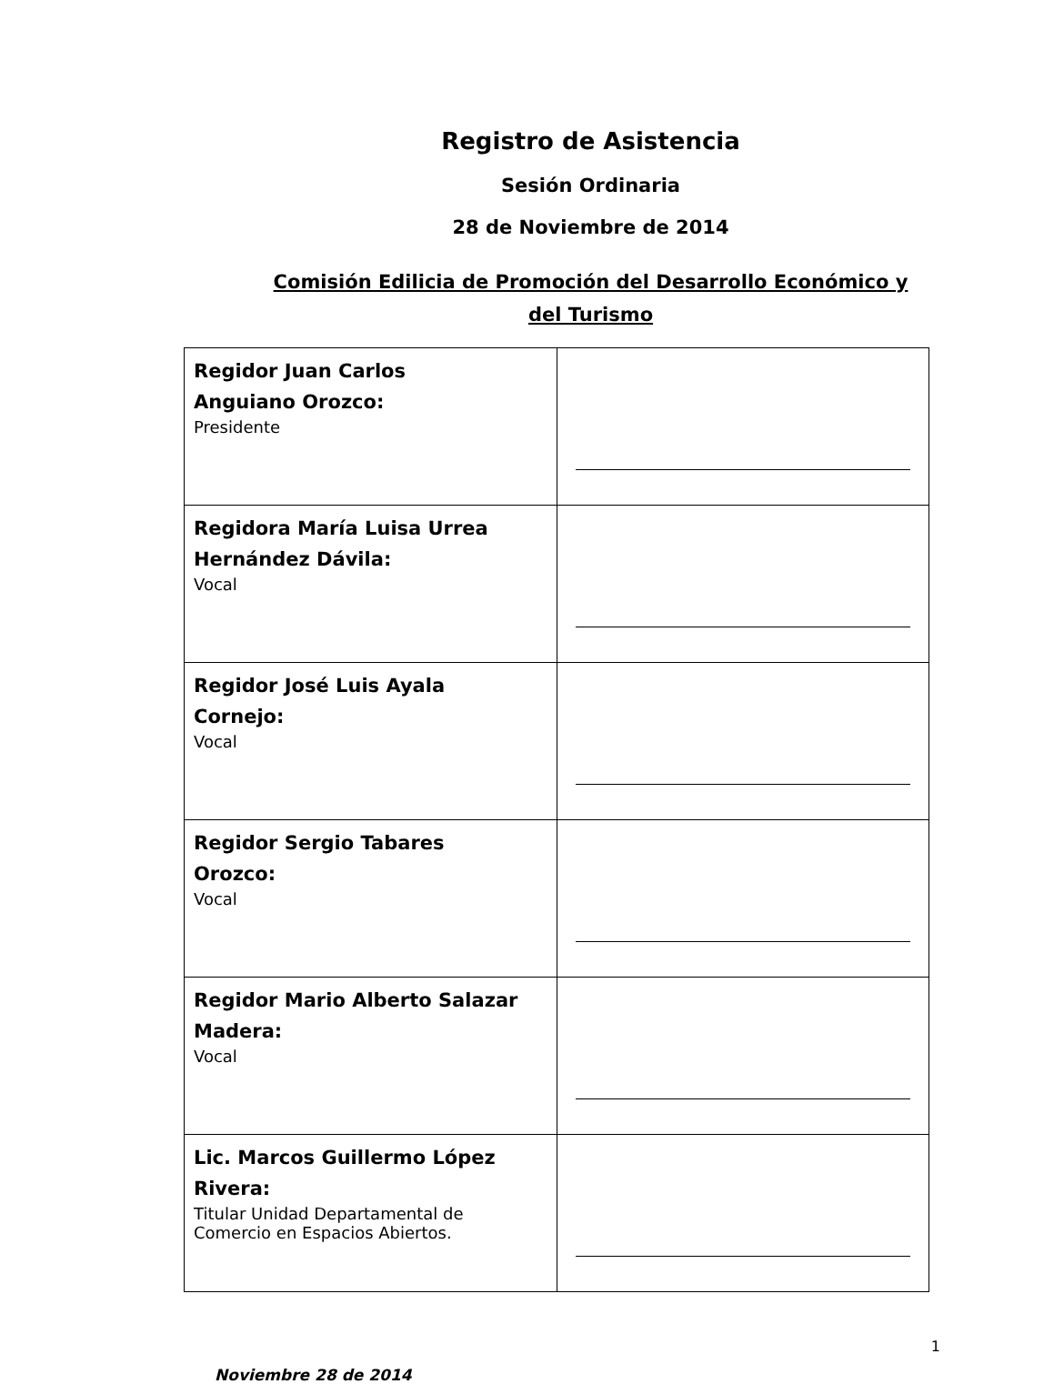Registro de Asistencia
Sesión Ordinaria
28 de Noviembre de 2014
Comisión Edilicia de Promoción del Desarrollo Económico y
del Turismo
| Regidor Juan Carlos Anguiano Orozco: Presidente | |
| Regidora María Luisa Urrea Hernández Dávila: Vocal | |
| Regidor José Luis Ayala Cornejo: Vocal | |
| Regidor Sergio Tabares Orozco: Vocal | |
| Regidor Mario Alberto Salazar Madera: Vocal | |
| Lic. Marcos Guillermo López Rivera: Titular Unidad Departamental de Comercio en Espacios Abiertos. | |
1
Noviembre 28 de 2014